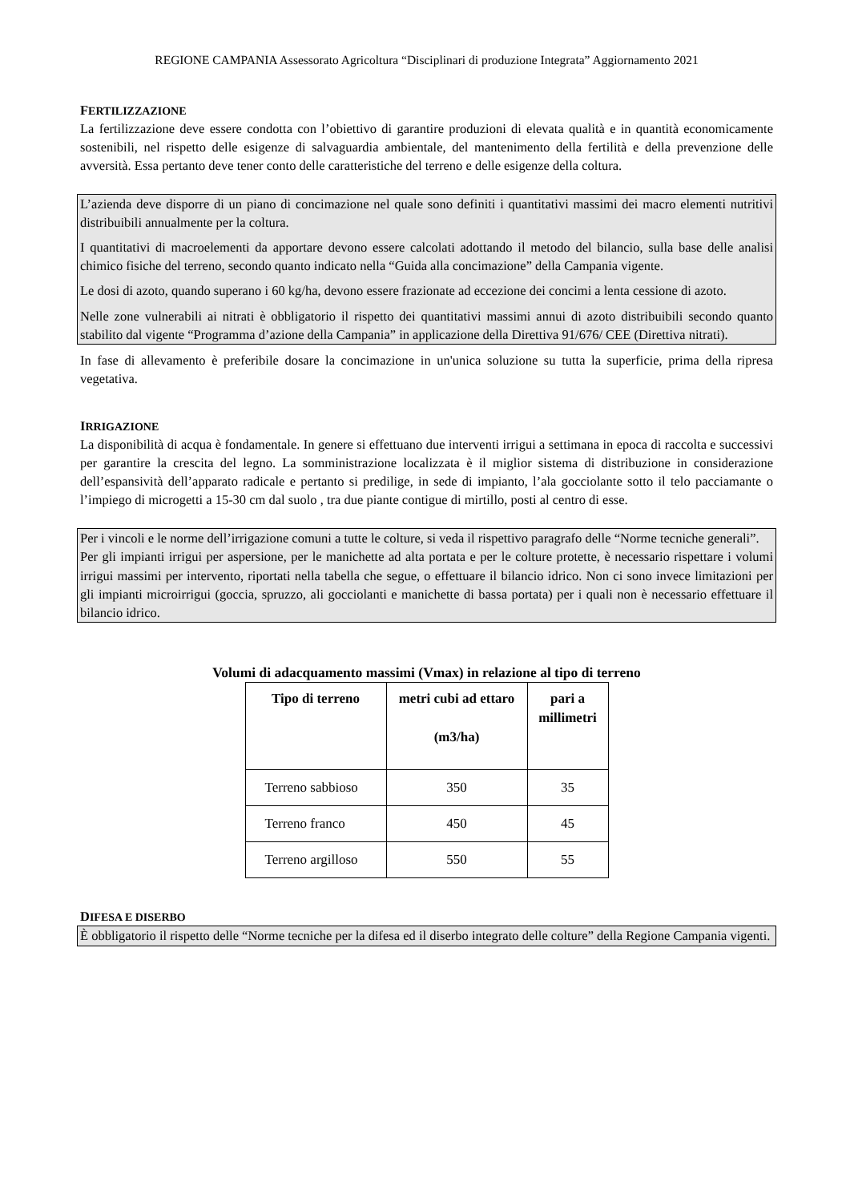REGIONE CAMPANIA Assessorato Agricoltura “Disciplinari di produzione Integrata” Aggiornamento 2021
FERTILIZZAZIONE
La fertilizzazione deve essere condotta con l’obiettivo di garantire produzioni di elevata qualità e in quantità economicamente sostenibili, nel rispetto delle esigenze di salvaguardia ambientale, del mantenimento della fertilità e della prevenzione delle avversità. Essa pertanto deve tener conto delle caratteristiche del terreno e delle esigenze della coltura.
L’azienda deve disporre di un piano di concimazione nel quale sono definiti i quantitativi massimi dei macro elementi nutritivi distribuibili annualmente per la coltura.
I quantitativi di macroelementi da apportare devono essere calcolati adottando il metodo del bilancio, sulla base delle analisi chimico fisiche del terreno, secondo quanto indicato nella “Guida alla concimazione” della Campania vigente.
Le dosi di azoto, quando superano i 60 kg/ha, devono essere frazionate ad eccezione dei concimi a lenta cessione di azoto.
Nelle zone vulnerabili ai nitrati è obbligatorio il rispetto dei quantitativi massimi annui di azoto distribuibili secondo quanto stabilito dal vigente “Programma d’azione della Campania” in applicazione della Direttiva 91/676/ CEE (Direttiva nitrati).
In fase di allevamento è preferibile dosare la concimazione in un'unica soluzione su tutta la superficie, prima della ripresa vegetativa.
IRRIGAZIONE
La disponibilità di acqua è fondamentale. In genere si effettuano due interventi irrigui a settimana in epoca di raccolta e successivi per garantire la crescita del legno. La somministrazione localizzata è il miglior sistema di distribuzione in considerazione dell’espansività dell’apparato radicale e pertanto si predilige, in sede di impianto, l’ala gocciolante sotto il telo pacciamante o l’impiego di microgetti a 15-30 cm dal suolo , tra due piante contigue di mirtillo, posti al centro di esse.
Per i vincoli e le norme dell’irrigazione comuni a tutte le colture, si veda il rispettivo paragrafo delle “Norme tecniche generali”.
Per gli impianti irrigui per aspersione, per le manichette ad alta portata e per le colture protette, è necessario rispettare i volumi irrigui massimi per intervento, riportati nella tabella che segue, o effettuare il bilancio idrico. Non ci sono invece limitazioni per gli impianti microirrigui (goccia, spruzzo, ali gocciolanti e manichette di bassa portata) per i quali non è necessario effettuare il bilancio idrico.
Volumi di adacquamento massimi (Vmax) in relazione al tipo di terreno
| Tipo di terreno | metri cubi ad ettaro (m3/ha) | pari a millimetri |
| --- | --- | --- |
| Terreno sabbioso | 350 | 35 |
| Terreno franco | 450 | 45 |
| Terreno argilloso | 550 | 55 |
DIFESA E DISERBO
È obbligatorio il rispetto delle “Norme tecniche per la difesa ed il diserbo integrato delle colture” della Regione Campania vigenti.